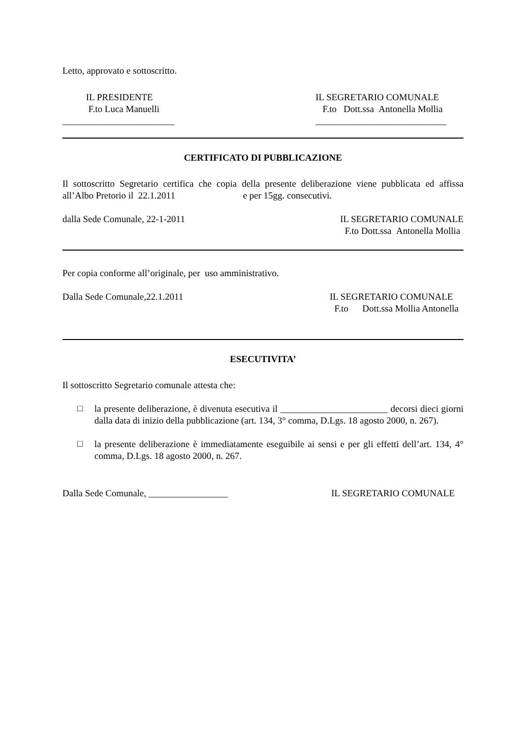Letto, approvato e sottoscritto.
IL PRESIDENTE
F.to Luca Manuelli
________________________
IL SEGRETARIO COMUNALE
F.to Dott.ssa Antonella Mollia
____________________________
CERTIFICATO DI PUBBLICAZIONE
Il sottoscritto Segretario certifica che copia della presente deliberazione viene pubblicata ed affissa all’Albo Pretorio il 22.1.2011 e per 15gg. consecutivi.
dalla Sede Comunale, 22-1-2011 IL SEGRETARIO COMUNALE
F.to Dott.ssa Antonella Mollia
Per copia conforme all’originale, per uso amministrativo.
Dalla Sede Comunale,22.1.2011 IL SEGRETARIO COMUNALE
F.to Dott.ssa Mollia Antonella
ESECUTIVITA’
Il sottoscritto Segretario comunale attesta che:
□
la presente deliberazione, è divenuta esecutiva il _______________________ decorsi dieci giorni dalla data di inizio della pubblicazione (art. 134, 3° comma, D.Lgs. 18 agosto 2000, n. 267).
□
la presente deliberazione è immediatamente eseguibile ai sensi e per gli effetti dell’art. 134, 4° comma, D.Lgs. 18 agosto 2000, n. 267.
Dalla Sede Comunale, _________________
IL SEGRETARIO COMUNALE